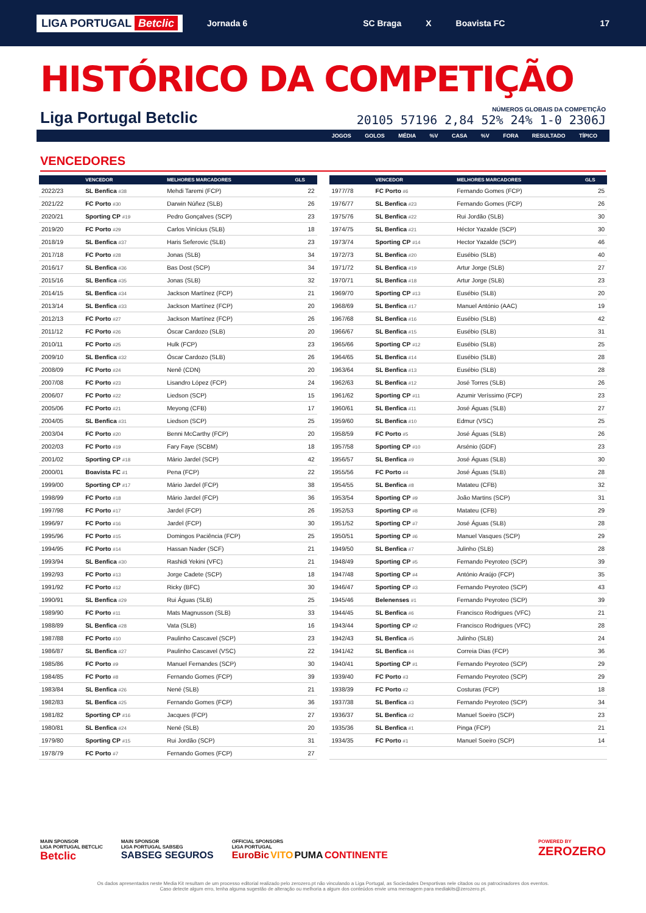LIGA PORTUGAL Betclic Jornada 6 SC Braga X Boavista FC 17
HISTÓRICO DA COMPETIÇÃO
Liga Portugal Betclic
NÚMEROS GLOBAIS DA COMPETIÇÃO
20105 57196 2,84 52% 24% 1-0 2306J
JOGOS GOLOS MÉDIA %V CASA %V FORA RESULTADO TÍPICO
VENCEDORES
| | VENCEDOR | MELHORES MARCADORES | GLS |
| --- | --- | --- | --- |
| 2022/23 | SL Benfica #38 | Mehdi Taremi (FCP) | 22 |
| 2021/22 | FC Porto #30 | Darwin Núñez (SLB) | 26 |
| 2020/21 | Sporting CP #19 | Pedro Gonçalves (SCP) | 23 |
| 2019/20 | FC Porto #29 | Carlos Vinícius (SLB) | 18 |
| 2018/19 | SL Benfica #37 | Haris Seferovic (SLB) | 23 |
| 2017/18 | FC Porto #28 | Jonas (SLB) | 34 |
| 2016/17 | SL Benfica #36 | Bas Dost (SCP) | 34 |
| 2015/16 | SL Benfica #35 | Jonas (SLB) | 32 |
| 2014/15 | SL Benfica #34 | Jackson Martínez (FCP) | 21 |
| 2013/14 | SL Benfica #33 | Jackson Martínez (FCP) | 20 |
| 2012/13 | FC Porto #27 | Jackson Martínez (FCP) | 26 |
| 2011/12 | FC Porto #26 | Óscar Cardozo (SLB) | 20 |
| 2010/11 | FC Porto #25 | Hulk (FCP) | 23 |
| 2009/10 | SL Benfica #32 | Óscar Cardozo (SLB) | 26 |
| 2008/09 | FC Porto #24 | Nenê (CDN) | 20 |
| 2007/08 | FC Porto #23 | Lisandro López (FCP) | 24 |
| 2006/07 | FC Porto #22 | Liedson (SCP) | 15 |
| 2005/06 | FC Porto #21 | Meyong (CFB) | 17 |
| 2004/05 | SL Benfica #31 | Liedson (SCP) | 25 |
| 2003/04 | FC Porto #20 | Benni McCarthy (FCP) | 20 |
| 2002/03 | FC Porto #19 | Fary Faye (SCBM) | 18 |
| 2001/02 | Sporting CP #18 | Mário Jardel (SCP) | 42 |
| 2000/01 | Boavista FC #1 | Pena (FCP) | 22 |
| 1999/00 | Sporting CP #17 | Mário Jardel (FCP) | 38 |
| 1998/99 | FC Porto #18 | Mário Jardel (FCP) | 36 |
| 1997/98 | FC Porto #17 | Jardel (FCP) | 26 |
| 1996/97 | FC Porto #16 | Jardel (FCP) | 30 |
| 1995/96 | FC Porto #15 | Domingos Paciência (FCP) | 25 |
| 1994/95 | FC Porto #14 | Hassan Nader (SCF) | 21 |
| 1993/94 | SL Benfica #30 | Rashidi Yekini (VFC) | 21 |
| 1992/93 | FC Porto #13 | Jorge Cadete (SCP) | 18 |
| 1991/92 | FC Porto #12 | Ricky (BFC) | 30 |
| 1990/91 | SL Benfica #29 | Rui Águas (SLB) | 25 |
| 1989/90 | FC Porto #11 | Mats Magnusson (SLB) | 33 |
| 1988/89 | SL Benfica #28 | Vata (SLB) | 16 |
| 1987/88 | FC Porto #10 | Paulinho Cascavel (SCP) | 23 |
| 1986/87 | SL Benfica #27 | Paulinho Cascavel (VSC) | 22 |
| 1985/86 | FC Porto #9 | Manuel Fernandes (SCP) | 30 |
| 1984/85 | FC Porto #8 | Fernando Gomes (FCP) | 39 |
| 1983/84 | SL Benfica #26 | Nené (SLB) | 21 |
| 1982/83 | SL Benfica #25 | Fernando Gomes (FCP) | 36 |
| 1981/82 | Sporting CP #16 | Jacques (FCP) | 27 |
| 1980/81 | SL Benfica #24 | Nené (SLB) | 20 |
| 1979/80 | Sporting CP #15 | Rui Jordão (SCP) | 31 |
| 1978/79 | FC Porto #7 | Fernando Gomes (FCP) | 27 |
| | VENCEDOR | MELHORES MARCADORES | GLS |
| --- | --- | --- | --- |
| 1977/78 | FC Porto #6 | Fernando Gomes (FCP) | 25 |
| 1976/77 | SL Benfica #23 | Fernando Gomes (FCP) | 26 |
| 1975/76 | SL Benfica #22 | Rui Jordão (SLB) | 30 |
| 1974/75 | SL Benfica #21 | Héctor Yazalde (SCP) | 30 |
| 1973/74 | Sporting CP #14 | Hector Yazalde (SCP) | 46 |
| 1972/73 | SL Benfica #20 | Eusébio (SLB) | 40 |
| 1971/72 | SL Benfica #19 | Artur Jorge (SLB) | 27 |
| 1970/71 | SL Benfica #18 | Artur Jorge (SLB) | 23 |
| 1969/70 | Sporting CP #13 | Eusébio (SLB) | 20 |
| 1968/69 | SL Benfica #17 | Manuel António (AAC) | 19 |
| 1967/68 | SL Benfica #16 | Eusébio (SLB) | 42 |
| 1966/67 | SL Benfica #15 | Eusébio (SLB) | 31 |
| 1965/66 | Sporting CP #12 | Eusébio (SLB) | 25 |
| 1964/65 | SL Benfica #14 | Eusébio (SLB) | 28 |
| 1963/64 | SL Benfica #13 | Eusébio (SLB) | 28 |
| 1962/63 | SL Benfica #12 | José Torres (SLB) | 26 |
| 1961/62 | Sporting CP #11 | Azumir Veríssimo (FCP) | 23 |
| 1960/61 | SL Benfica #11 | José Águas (SLB) | 27 |
| 1959/60 | SL Benfica #10 | Edmur (VSC) | 25 |
| 1958/59 | FC Porto #5 | José Águas (SLB) | 26 |
| 1957/58 | Sporting CP #10 | Arsénio (GDF) | 23 |
| 1956/57 | SL Benfica #9 | José Águas (SLB) | 30 |
| 1955/56 | FC Porto #4 | José Águas (SLB) | 28 |
| 1954/55 | SL Benfica #8 | Matateu (CFB) | 32 |
| 1953/54 | Sporting CP #9 | João Martins (SCP) | 31 |
| 1952/53 | Sporting CP #8 | Matateu (CFB) | 29 |
| 1951/52 | Sporting CP #7 | José Águas (SLB) | 28 |
| 1950/51 | Sporting CP #6 | Manuel Vasques (SCP) | 29 |
| 1949/50 | SL Benfica #7 | Julinho (SLB) | 28 |
| 1948/49 | Sporting CP #5 | Fernando Peyroteo (SCP) | 39 |
| 1947/48 | Sporting CP #4 | António Araújo (FCP) | 35 |
| 1946/47 | Sporting CP #3 | Fernando Peyroteo (SCP) | 43 |
| 1945/46 | Belenenses #1 | Fernando Peyroteo (SCP) | 39 |
| 1944/45 | SL Benfica #6 | Francisco Rodrigues (VFC) | 21 |
| 1943/44 | Sporting CP #2 | Francisco Rodrigues (VFC) | 28 |
| 1942/43 | SL Benfica #5 | Julinho (SLB) | 24 |
| 1941/42 | SL Benfica #4 | Correia Dias (FCP) | 36 |
| 1940/41 | Sporting CP #1 | Fernando Peyroteo (SCP) | 29 |
| 1939/40 | FC Porto #3 | Fernando Peyroteo (SCP) | 29 |
| 1938/39 | FC Porto #2 | Costuras (FCP) | 18 |
| 1937/38 | SL Benfica #3 | Fernando Peyroteo (SCP) | 34 |
| 1936/37 | SL Benfica #2 | Manuel Soeiro (SCP) | 23 |
| 1935/36 | SL Benfica #1 | Pinga (FCP) | 21 |
| 1934/35 | FC Porto #1 | Manuel Soeiro (SCP) | 14 |
MAIN SPONSOR
LIGA PORTUGAL BETCLIC
Betclic
MAIN SPONSOR
LIGA PORTUGAL SABSEG
SABSEG SEGUROS
OFFICIAL SPONSORS
LIGA PORTUGAL
EuroBic VITO PUMA CONTINENTE
POWERED BY
ZEROZERO
Os dados apresentados neste Media Kit resultam de um processo editorial realizado pelo zerozero.pt não vinculando a Liga Portugal, as Sociedades Desportivas nele citados ou os patrocinadores dos eventos.
Caso detecte algum erro, tenha alguma sugestão de alteração ou melhoria a algum dos conteúdos envie uma mensagem para mediakits@zerozero.pt.